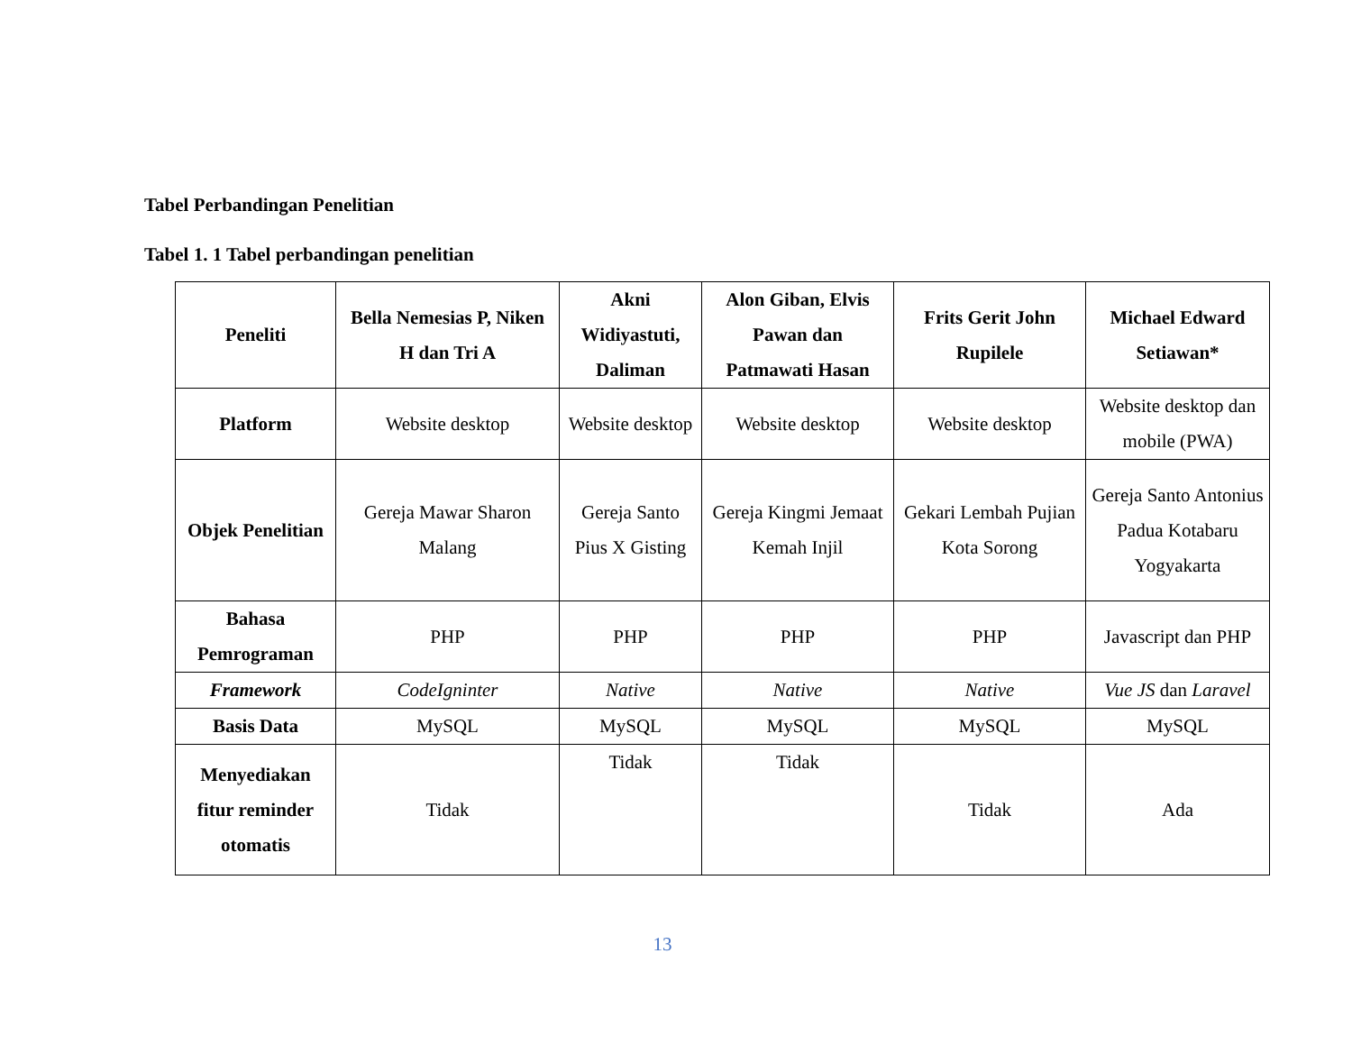Tabel Perbandingan Penelitian
Tabel 1. 1 Tabel perbandingan penelitian
| Peneliti | Bella Nemesias P, Niken H dan Tri A | Akni Widiyastuti, Daliman | Alon Giban, Elvis Pawan dan Patmawati Hasan | Frits Gerit John Rupilele | Michael Edward Setiawan* |
| --- | --- | --- | --- | --- | --- |
| Platform | Website desktop | Website desktop | Website desktop | Website desktop | Website desktop dan mobile (PWA) |
| Objek Penelitian | Gereja Mawar Sharon Malang | Gereja Santo Pius X Gisting | Gereja Kingmi Jemaat Kemah Injil | Gekari Lembah Pujian Kota Sorong | Gereja Santo Antonius Padua Kotabaru Yogyakarta |
| Bahasa Pemrograman | PHP | PHP | PHP | PHP | Javascript dan PHP |
| Framework | CodeIgninter | Native | Native | Native | Vue JS dan Laravel |
| Basis Data | MySQL | MySQL | MySQL | MySQL | MySQL |
| Menyediakan fitur reminder otomatis | Tidak | Tidak | Tidak | Tidak | Ada |
13